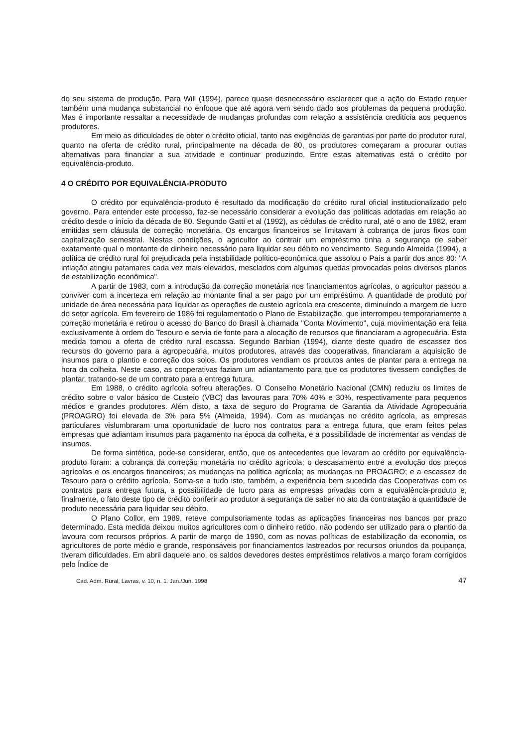do seu sistema de produção. Para Will (1994), parece quase desnecessário esclarecer que a ação do Estado requer também uma mudança substancial no enfoque que até agora vem sendo dado aos problemas da pequena produção. Mas é importante ressaltar a necessidade de mudanças profundas com relação a assistência creditícia aos pequenos produtores.
Em meio as dificuldades de obter o crédito oficial, tanto nas exigências de garantias por parte do produtor rural, quanto na oferta de crédito rural, principalmente na década de 80, os produtores começaram a procurar outras alternativas para financiar a sua atividade e continuar produzindo. Entre estas alternativas está o crédito por equivalência-produto.
4 O CRÉDITO POR EQUIVALÊNCIA-PRODUTO
O crédito por equivalência-produto é resultado da modificação do crédito rural oficial institucionalizado pelo governo. Para entender este processo, faz-se necessário considerar a evolução das políticas adotadas em relação ao crédito desde o início da década de 80. Segundo Gatti et al (1992), as cédulas de crédito rural, até o ano de 1982, eram emitidas sem cláusula de correção monetária. Os encargos financeiros se limitavam à cobrança de juros fixos com capitalização semestral. Nestas condições, o agricultor ao contrair um empréstimo tinha a segurança de saber exatamente qual o montante de dinheiro necessário para liquidar seu débito no vencimento. Segundo Almeida (1994), a política de crédito rural foi prejudicada pela instabilidade político-econômica que assolou o País a partir dos anos 80: "A inflação atingiu patamares cada vez mais elevados, mesclados com algumas quedas provocadas pelos diversos planos de estabilização econômica".
A partir de 1983, com a introdução da correção monetária nos financiamentos agrícolas, o agricultor passou a conviver com a incerteza em relação ao montante final a ser pago por um empréstimo. A quantidade de produto por unidade de área necessária para liquidar as operações de custeio agrícola era crescente, diminuindo a margem de lucro do setor agrícola. Em fevereiro de 1986 foi regulamentado o Plano de Estabilização, que interrompeu temporariamente a correção monetária e retirou o acesso do Banco do Brasil à chamada "Conta Movimento", cuja movimentação era feita exclusivamente à ordem do Tesouro e servia de fonte para a alocação de recursos que financiaram a agropecuária. Esta medida tornou a oferta de crédito rural escassa. Segundo Barbian (1994), diante deste quadro de escassez dos recursos do governo para a agropecuária, muitos produtores, através das cooperativas, financiaram a aquisição de insumos para o plantio e correção dos solos. Os produtores vendiam os produtos antes de plantar para a entrega na hora da colheita. Neste caso, as cooperativas faziam um adiantamento para que os produtores tivessem condições de plantar, tratando-se de um contrato para a entrega futura.
Em 1988, o crédito agrícola sofreu alterações. O Conselho Monetário Nacional (CMN) reduziu os limites de crédito sobre o valor básico de Custeio (VBC) das lavouras para 70% 40% e 30%, respectivamente para pequenos médios e grandes produtores. Além disto, a taxa de seguro do Programa de Garantia da Atividade Agropecuária (PROAGRO) foi elevada de 3% para 5% (Almeida, 1994). Com as mudanças no crédito agrícola, as empresas particulares vislumbraram uma oportunidade de lucro nos contratos para a entrega futura, que eram feitos pelas empresas que adiantam insumos para pagamento na época da colheita, e a possibilidade de incrementar as vendas de insumos.
De forma sintética, pode-se considerar, então, que os antecedentes que levaram ao crédito por equivalência-produto foram: a cobrança da correção monetária no crédito agrícola; o descasamento entre a evolução dos preços agrícolas e os encargos financeiros; as mudanças na política agrícola; as mudanças no PROAGRO; e a escassez do Tesouro para o crédito agrícola. Soma-se a tudo isto, também, a experiência bem sucedida das Cooperativas com os contratos para entrega futura, a possibilidade de lucro para as empresas privadas com a equivalência-produto e, finalmente, o fato deste tipo de crédito conferir ao produtor a segurança de saber no ato da contratação a quantidade de produto necessária para liquidar seu débito.
O Plano Collor, em 1989, reteve compulsoriamente todas as aplicações financeiras nos bancos por prazo determinado. Esta medida deixou muitos agricultores com o dinheiro retido, não podendo ser utilizado para o plantio da lavoura com recursos próprios. A partir de março de 1990, com as novas políticas de estabilização da economia, os agricultores de porte médio e grande, responsáveis por financiamentos lastreados por recursos oriundos da poupança, tiveram dificuldades. Em abril daquele ano, os saldos devedores destes empréstimos relativos a março foram corrigidos pelo Índice de
Cad. Adm. Rural, Lavras, v. 10, n. 1. Jan./Jun. 1998 47